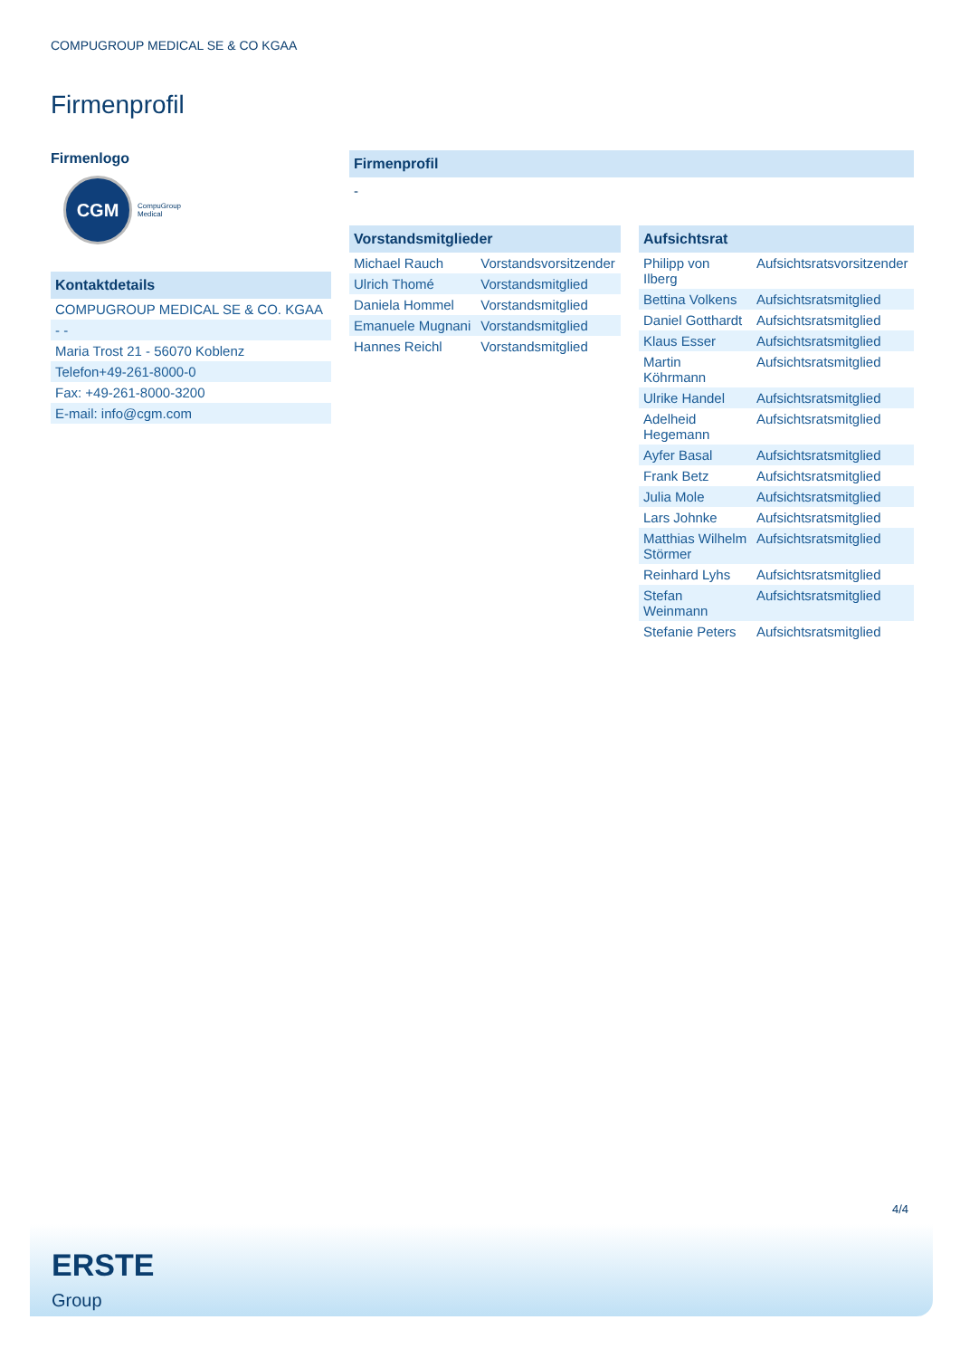COMPUGROUP MEDICAL SE & CO KGAA
Firmenprofil
Firmenlogo
CGM
CompuGroup
Medical
Kontaktdetails
| COMPUGROUP MEDICAL SE & CO. KGAA |
| - - |
| Maria Trost 21 - 56070 Koblenz |
| Telefon+49-261-8000-0 |
| Fax: +49-261-8000-3200 |
| E-mail: info@cgm.com |
Firmenprofil
-
Vorstandsmitglieder
| Michael Rauch | Vorstandsvorsitzender |
| Ulrich Thomé | Vorstandsmitglied |
| Daniela Hommel | Vorstandsmitglied |
| Emanuele Mugnani | Vorstandsmitglied |
| Hannes Reichl | Vorstandsmitglied |
Aufsichtsrat
| Philipp von Ilberg | Aufsichtsratsvorsitzender |
| Bettina Volkens | Aufsichtsratsmitglied |
| Daniel Gotthardt | Aufsichtsratsmitglied |
| Klaus Esser | Aufsichtsratsmitglied |
| Martin Köhrmann | Aufsichtsratsmitglied |
| Ulrike Handel | Aufsichtsratsmitglied |
| Adelheid Hegemann | Aufsichtsratsmitglied |
| Ayfer Basal | Aufsichtsratsmitglied |
| Frank Betz | Aufsichtsratsmitglied |
| Julia Mole | Aufsichtsratsmitglied |
| Lars Johnke | Aufsichtsratsmitglied |
| Matthias Wilhelm Störmer | Aufsichtsratsmitglied |
| Reinhard Lyhs | Aufsichtsratsmitglied |
| Stefan Weinmann | Aufsichtsratsmitglied |
| Stefanie Peters | Aufsichtsratsmitglied |
4/4
ERSTE
Group